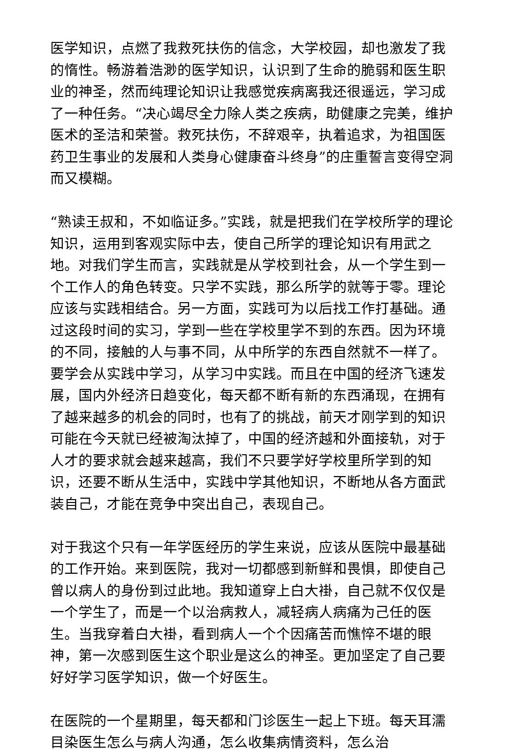医学知识，点燃了我救死扶伤的信念，大学校园，却也激发了我的惰性。畅游着浩渺的医学知识，认识到了生命的脆弱和医生职业的神圣，然而纯理论知识让我感觉疾病离我还很遥远，学习成了一种任务。“决心竭尽全力除人类之疾病，助健康之完美，维护医术的圣洁和荣誉。救死扶伤，不辞艰辛，执着追求，为祖国医药卫生事业的发展和人类身心健康奋斗终身”的庄重誓言变得空洞而又模糊。
“熟读王叔和，不如临证多。”实践，就是把我们在学校所学的理论知识，运用到客观实际中去，使自己所学的理论知识有用武之地。对我们学生而言，实践就是从学校到社会，从一个学生到一个工作人的角色转变。只学不实践，那么所学的就等于零。理论应该与实践相结合。另一方面，实践可为以后找工作打基础。通过这段时间的实习，学到一些在学校里学不到的东西。因为环境的不同，接触的人与事不同，从中所学的东西自然就不一样了。要学会从实践中学习，从学习中实践。而且在中国的经济飞速发展，国内外经济日趋变化，每天都不断有新的东西涌现，在拥有了越来越多的机会的同时，也有了的挑战，前天才刚学到的知识可能在今天就已经被淘汰掉了，中国的经济越和外面接轨，对于人才的要求就会越来越高，我们不只要学好学校里所学到的知识，还要不断从生活中，实践中学其他知识，不断地从各方面武装自己，才能在竞争中突出自己，表现自己。
对于我这个只有一年学医经历的学生来说，应该从医院中最基础的工作开始。来到医院，我对一切都感到新鲜和畏惧，即使自己曾以病人的身份到过此地。我知道穿上白大褂，自己就不仅仅是一个学生了，而是一个以治病救人，减轻病人病痛为己任的医生。当我穿着白大褂，看到病人一个个因痛苦而憔悴不堪的眼神，第一次感到医生这个职业是这么的神圣。更加坚定了自己要好好学习医学知识，做一个好医生。
在医院的一个星期里，每天都和门诊医生一起上下班。每天耳濡目染医生怎么与病人沟通，怎么收集病情资料，怎么治